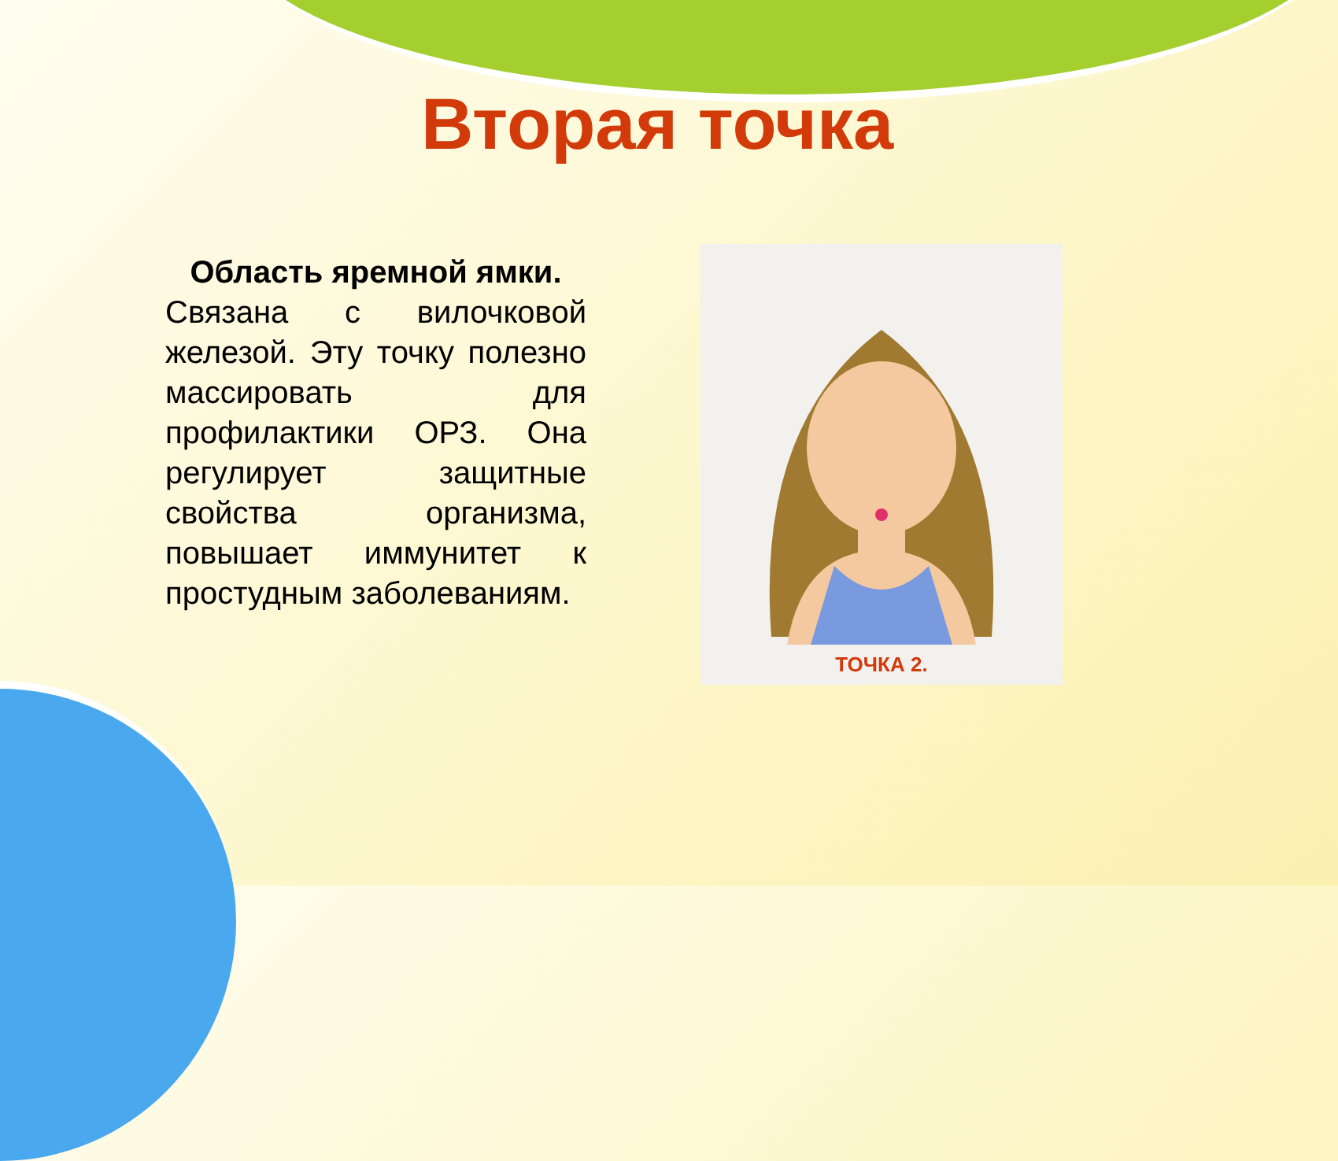Вторая точка
Область яремной ямки.
Связана с вилочковой железой. Эту точку полезно массировать для профилактики ОРЗ. Она регулирует защитные свойства организма, повышает иммунитет к простудным заболеваниям.
ТОЧКА 2.